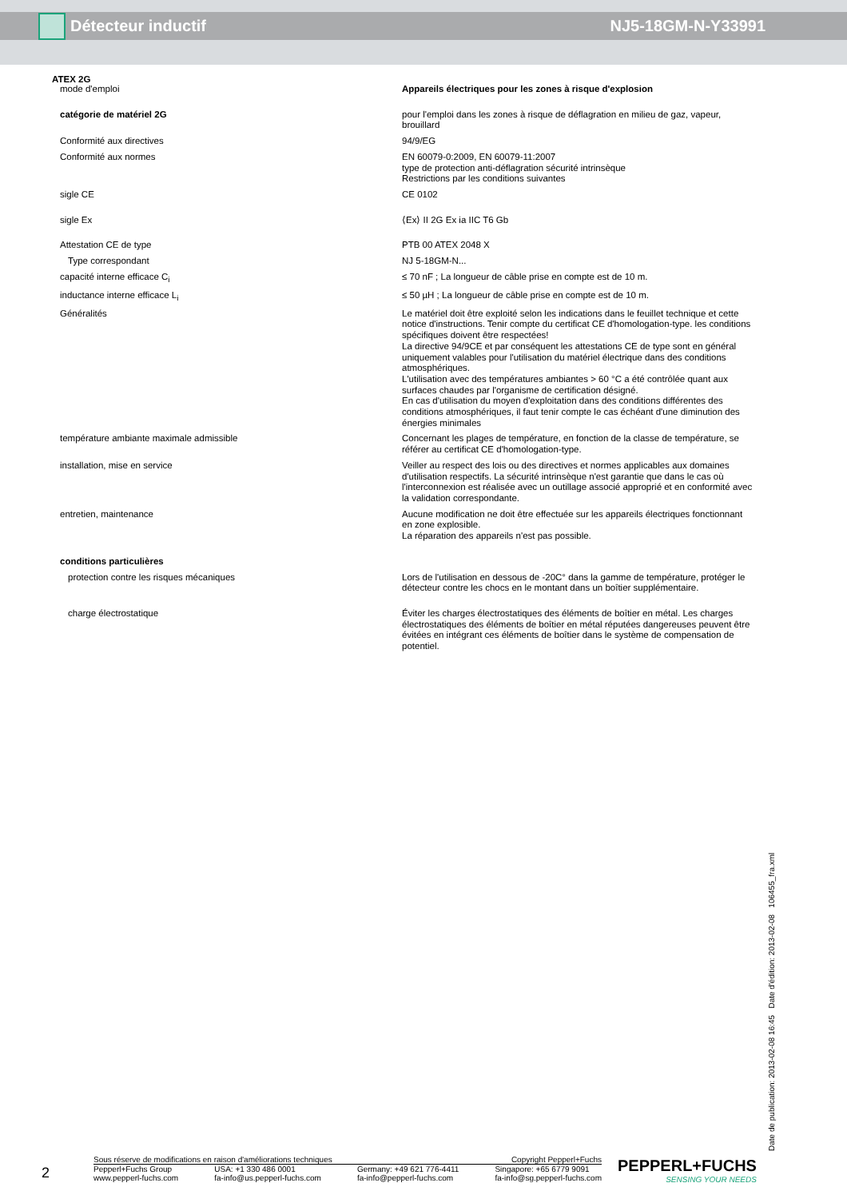Détecteur inductif NJ5-18GM-N-Y33991
ATEX 2G
| mode d'emploi | Appareils électriques pour les zones à risque d'explosion |
| catégorie de matériel 2G | pour l'emploi dans les zones à risque de déflagration en milieu de gaz, vapeur, brouillard |
| Conformité aux directives | 94/9/EG |
| Conformité aux normes | EN 60079-0:2009, EN 60079-11:2007 type de protection anti-déflagration sécurité intrinsèque Restrictions par les conditions suivantes |
| sigle CE | CE 0102 |
| sigle Ex | ⟨Ex⟩ II 2G Ex ia IIC T6 Gb |
| Attestation CE de type | PTB 00 ATEX 2048 X |
| Type correspondant | NJ 5-18GM-N... |
| capacité interne efficace C<sub>i</sub> | ≤ 70 nF ; La longueur de câble prise en compte est de 10 m. |
| inductance interne efficace L<sub>i</sub> | ≤ 50 µH ; La longueur de câble prise en compte est de 10 m. |
| Généralités | Le matériel doit être exploité selon les indications dans le feuillet technique et cette notice d'instructions. Tenir compte du certificat CE d'homologation-type. les conditions spécifiques doivent être respectées! La directive 94/9CE et par conséquent les attestations CE de type sont en général uniquement valables pour l'utilisation du matériel électrique dans des conditions atmosphériques. L'utilisation avec des températures ambiantes > 60 °C a été contrôlée quant aux surfaces chaudes par l'organisme de certification désigné. En cas d'utilisation du moyen d'exploitation dans des conditions différentes des conditions atmosphériques, il faut tenir compte le cas échéant d'une diminution des énergies minimales |
| température ambiante maximale admissible | Concernant les plages de température, en fonction de la classe de température, se référer au certificat CE d'homologation-type. |
| installation, mise en service | Veiller au respect des lois ou des directives et normes applicables aux domaines d'utilisation respectifs. La sécurité intrinsèque n'est garantie que dans le cas où l'interconnexion est réalisée avec un outillage associé approprié et en conformité avec la validation correspondante. |
| entretien, maintenance | Aucune modification ne doit être effectuée sur les appareils électriques fonctionnant en zone explosible. La réparation des appareils n'est pas possible. |
| conditions particulières | |
| protection contre les risques mécaniques | Lors de l'utilisation en dessous de -20C° dans la gamme de température, protéger le détecteur contre les chocs en le montant dans un boîtier supplémentaire. |
| charge électrostatique | Éviter les charges électrostatiques des éléments de boîtier en métal. Les charges électrostatiques des éléments de boîtier en métal réputées dangereuses peuvent être évitées en intégrant ces éléments de boîtier dans le système de compensation de potentiel. |
Date de publication: 2013-02-08 16:45 Date d'édition: 2013-02-08 106455_fra.xml
2
Sous réserve de modifications en raison d'améliorations techniques Copyright Pepperl+Fuchs
Pepperl+Fuchs Group
www.pepperl-fuchs.com USA: +1 330 486 0001
fa-info@us.pepperl-fuchs.com Germany: +49 621 776-4411
fa-info@pepperl-fuchs.com Singapore: +65 6779 9091
fa-info@sg.pepperl-fuchs.com
PEPPERL+FUCHS
SENSING YOUR NEEDS